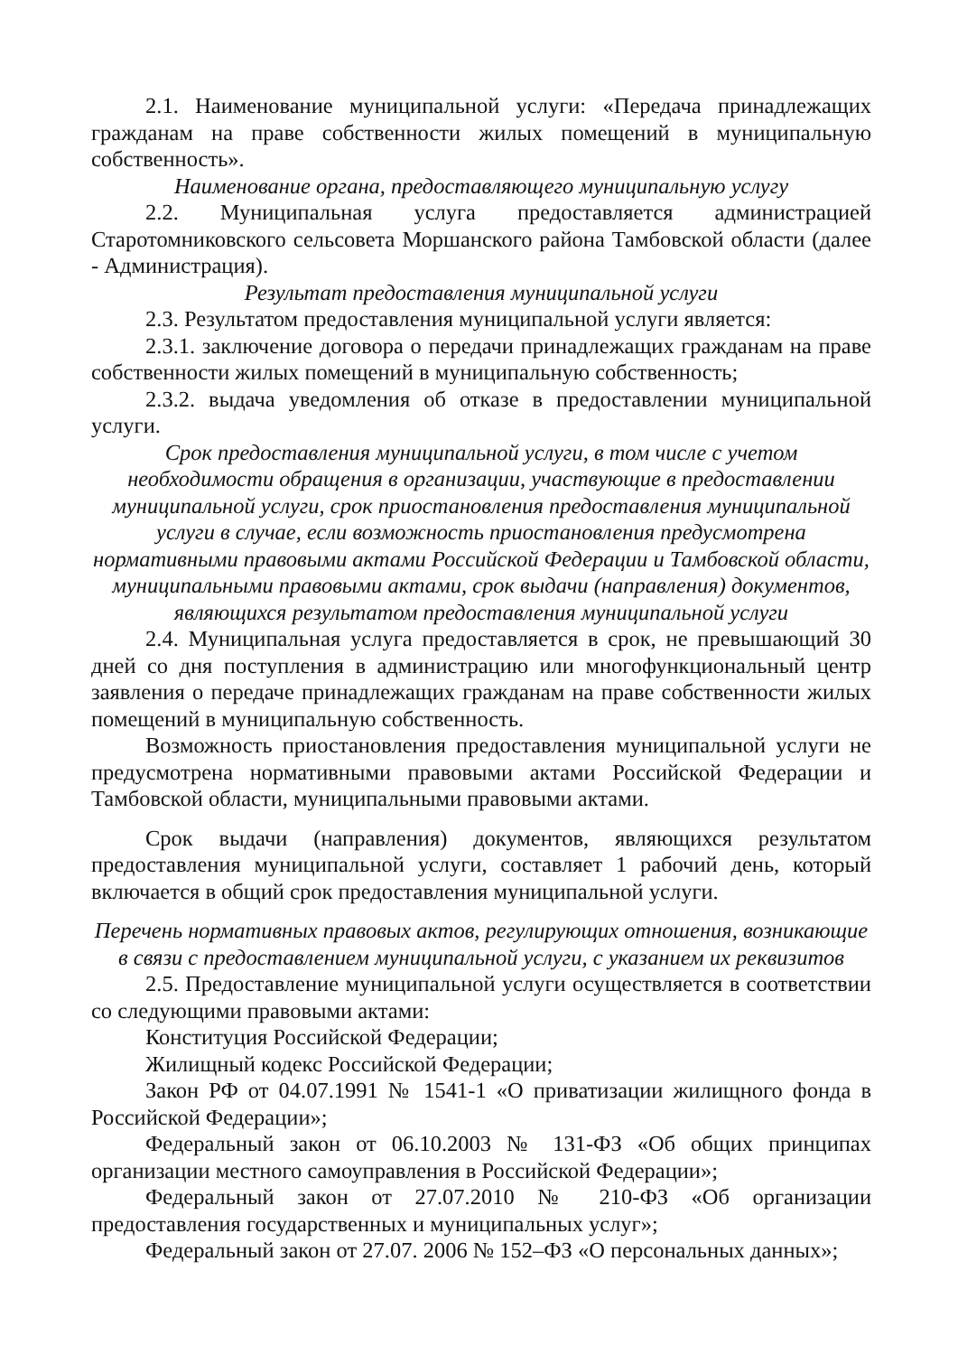2.1. Наименование муниципальной услуги: «Передача принадлежащих гражданам на праве собственности жилых помещений в муниципальную собственность».
Наименование органа, предоставляющего муниципальную услугу
2.2. Муниципальная услуга предоставляется администрацией Старотомниковского сельсовета Моршанского района Тамбовской области (далее - Администрация).
Результат предоставления муниципальной услуги
2.3. Результатом предоставления муниципальной услуги является:
2.3.1. заключение договора о передачи принадлежащих гражданам на праве собственности жилых помещений в муниципальную собственность;
2.3.2. выдача уведомления об отказе в предоставлении муниципальной услуги.
Срок предоставления муниципальной услуги, в том числе с учетом необходимости обращения в организации, участвующие в предоставлении муниципальной услуги, срок приостановления предоставления муниципальной услуги в случае, если возможность приостановления предусмотрена нормативными правовыми актами Российской Федерации и Тамбовской области, муниципальными правовыми актами, срок выдачи (направления) документов, являющихся результатом предоставления муниципальной услуги
2.4. Муниципальная услуга предоставляется в срок, не превышающий 30 дней со дня поступления в администрацию или многофункциональный центр заявления о передаче принадлежащих гражданам на праве собственности жилых помещений в муниципальную собственность.
Возможность приостановления предоставления муниципальной услуги не предусмотрена нормативными правовыми актами Российской Федерации и Тамбовской области, муниципальными правовыми актами.
Срок выдачи (направления) документов, являющихся результатом предоставления муниципальной услуги, составляет 1 рабочий день, который включается в общий срок предоставления муниципальной услуги.
Перечень нормативных правовых актов, регулирующих отношения, возникающие в связи с предоставлением муниципальной услуги, с указанием их реквизитов
2.5. Предоставление муниципальной услуги осуществляется в соответствии со следующими правовыми актами:
Конституция Российской Федерации;
Жилищный кодекс Российской Федерации;
Закон РФ от 04.07.1991 № 1541-1 «О приватизации жилищного фонда в Российской Федерации»;
Федеральный закон от 06.10.2003 № 131-ФЗ «Об общих принципах организации местного самоуправления в Российской Федерации»;
Федеральный закон от 27.07.2010 № 210-ФЗ «Об организации предоставления государственных и муниципальных услуг»;
Федеральный закон от 27.07. 2006 № 152–ФЗ «О персональных данных»;